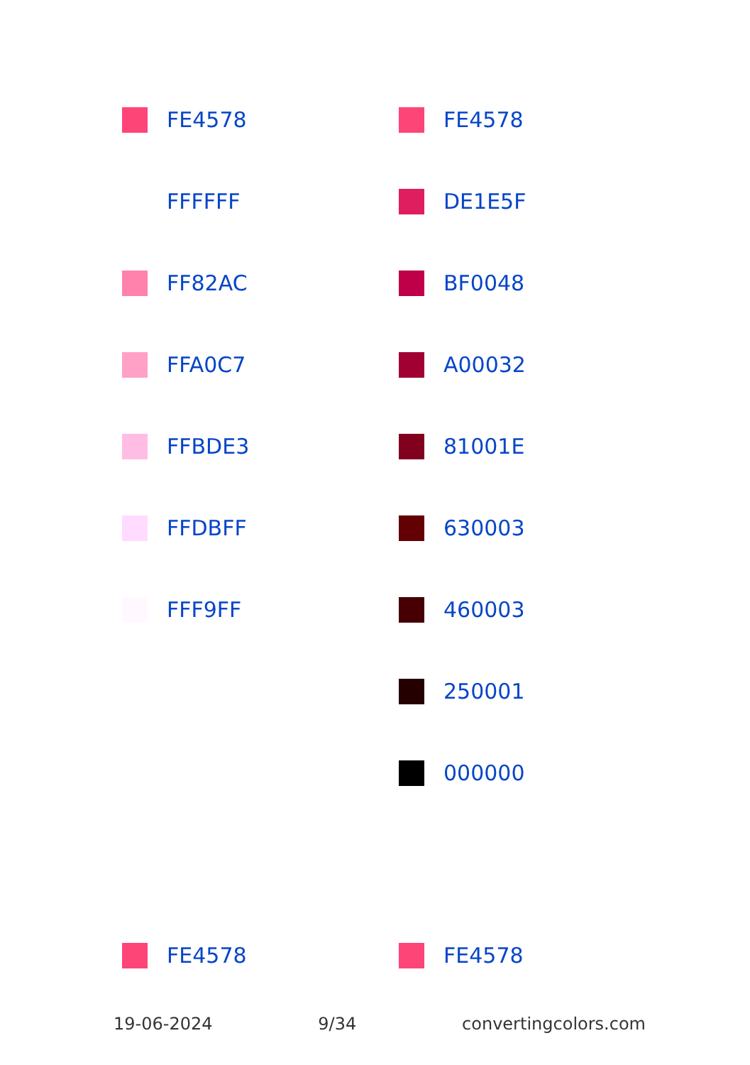FE4578 FE4578
FFFFFF DE1E5F
FF82AC BF0048
FFA0C7 A00032
FFBDE3 81001E
FFDBFF 630003
FFF9FF 460003
250001
000000
FE4578 FE4578
19-06-2024 9/34 convertingcolors.com